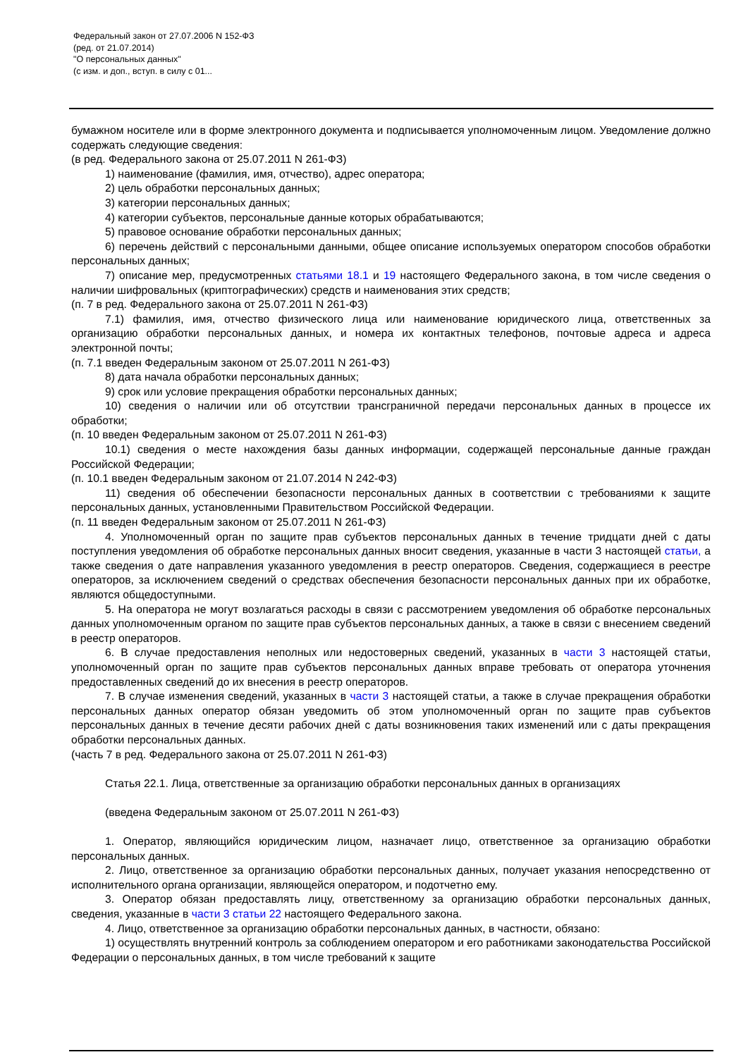Федеральный закон от 27.07.2006 N 152-ФЗ
(ред. от 21.07.2014)
"О персональных данных"
(с изм. и доп., вступ. в силу с 01...
бумажном носителе или в форме электронного документа и подписывается уполномоченным лицом. Уведомление должно содержать следующие сведения:
(в ред. Федерального закона от 25.07.2011 N 261-ФЗ)
1) наименование (фамилия, имя, отчество), адрес оператора;
2) цель обработки персональных данных;
3) категории персональных данных;
4) категории субъектов, персональные данные которых обрабатываются;
5) правовое основание обработки персональных данных;
6) перечень действий с персональными данными, общее описание используемых оператором способов обработки персональных данных;
7) описание мер, предусмотренных статьями 18.1 и 19 настоящего Федерального закона, в том числе сведения о наличии шифровальных (криптографических) средств и наименования этих средств;
(п. 7 в ред. Федерального закона от 25.07.2011 N 261-ФЗ)
7.1) фамилия, имя, отчество физического лица или наименование юридического лица, ответственных за организацию обработки персональных данных, и номера их контактных телефонов, почтовые адреса и адреса электронной почты;
(п. 7.1 введен Федеральным законом от 25.07.2011 N 261-ФЗ)
8) дата начала обработки персональных данных;
9) срок или условие прекращения обработки персональных данных;
10) сведения о наличии или об отсутствии трансграничной передачи персональных данных в процессе их обработки;
(п. 10 введен Федеральным законом от 25.07.2011 N 261-ФЗ)
10.1) сведения о месте нахождения базы данных информации, содержащей персональные данные граждан Российской Федерации;
(п. 10.1 введен Федеральным законом от 21.07.2014 N 242-ФЗ)
11) сведения об обеспечении безопасности персональных данных в соответствии с требованиями к защите персональных данных, установленными Правительством Российской Федерации.
(п. 11 введен Федеральным законом от 25.07.2011 N 261-ФЗ)
4. Уполномоченный орган по защите прав субъектов персональных данных в течение тридцати дней с даты поступления уведомления об обработке персональных данных вносит сведения, указанные в части 3 настоящей статьи, а также сведения о дате направления указанного уведомления в реестр операторов. Сведения, содержащиеся в реестре операторов, за исключением сведений о средствах обеспечения безопасности персональных данных при их обработке, являются общедоступными.
5. На оператора не могут возлагаться расходы в связи с рассмотрением уведомления об обработке персональных данных уполномоченным органом по защите прав субъектов персональных данных, а также в связи с внесением сведений в реестр операторов.
6. В случае предоставления неполных или недостоверных сведений, указанных в части 3 настоящей статьи, уполномоченный орган по защите прав субъектов персональных данных вправе требовать от оператора уточнения предоставленных сведений до их внесения в реестр операторов.
7. В случае изменения сведений, указанных в части 3 настоящей статьи, а также в случае прекращения обработки персональных данных оператор обязан уведомить об этом уполномоченный орган по защите прав субъектов персональных данных в течение десяти рабочих дней с даты возникновения таких изменений или с даты прекращения обработки персональных данных.
(часть 7 в ред. Федерального закона от 25.07.2011 N 261-ФЗ)
Статья 22.1. Лица, ответственные за организацию обработки персональных данных в организациях
(введена Федеральным законом от 25.07.2011 N 261-ФЗ)
1. Оператор, являющийся юридическим лицом, назначает лицо, ответственное за организацию обработки персональных данных.
2. Лицо, ответственное за организацию обработки персональных данных, получает указания непосредственно от исполнительного органа организации, являющейся оператором, и подотчетно ему.
3. Оператор обязан предоставлять лицу, ответственному за организацию обработки персональных данных, сведения, указанные в части 3 статьи 22 настоящего Федерального закона.
4. Лицо, ответственное за организацию обработки персональных данных, в частности, обязано:
1) осуществлять внутренний контроль за соблюдением оператором и его работниками законодательства Российской Федерации о персональных данных, в том числе требований к защите